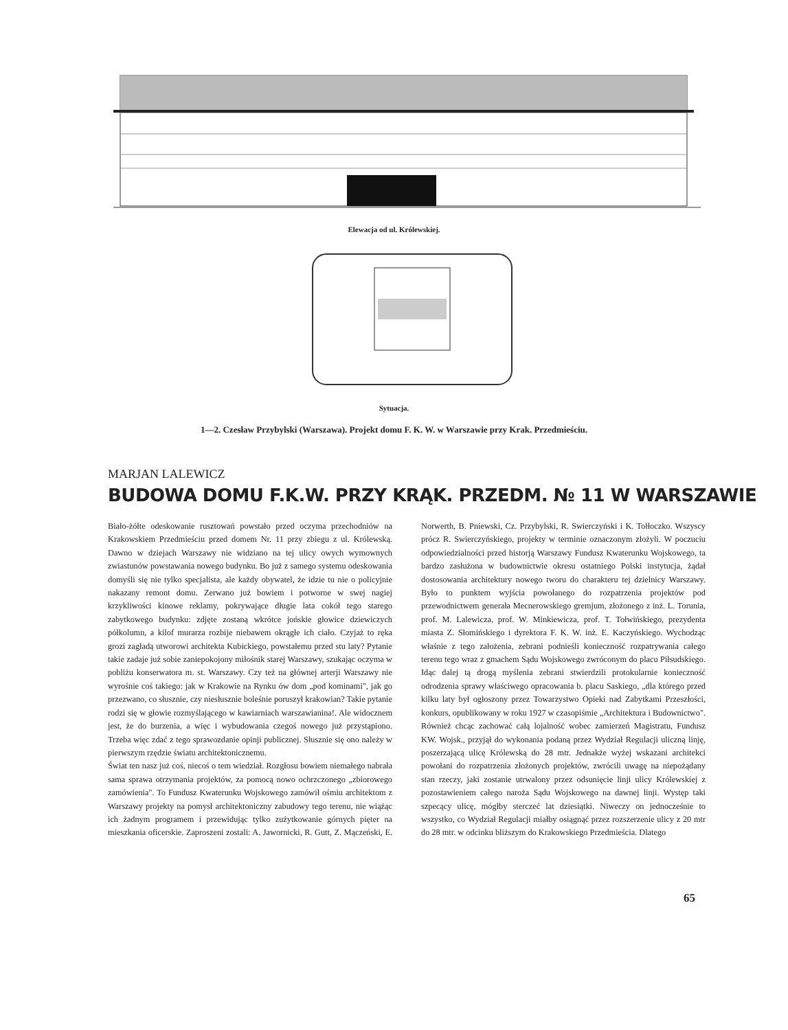Elewacja od ul. Królewskiej.
Sytuacja.
1—2. Czesław Przybylski (Warszawa). Projekt domu F. K. W. w Warszawie przy Krak. Przedmieściu.
MARJAN LALEWICZ
BUDOWA DOMU F.K.W. PRZY KRĄK. PRZEDM. № 11 W WARSZAWIE
Biało-żółte odeskowanie rusztowań powstało przed oczyma przechodniów na Krakowskiem Przedmieściu przed domem Nr. 11 przy zbiegu z ul. Królewską. Dawno w dziejach Warszawy nie widziano na tej ulicy owych wymownych zwiastunów powstawania nowego budynku. Bo już z samego systemu odeskowania domyśli się nie tylko specjalista, ale każdy obywatel, że idzie tu nie o policyjnie nakazany remont domu. Zerwano już bowiem i potworne w swej nagiej krzykliwości kinowe reklamy, pokrywające długie lata cokół tego starego zabytkowego budynku: zdjęte zostaną wkrótce jońskie głowice dziewiczych półkolumn, a kilof murarza rozbije niebawem okrągłe ich ciało. Czyjaż to ręka grozi zagładą utworowi architekta Kubickiego, powstałemu przed stu laty? Pytanie takie zadaje już sobie zaniepokojony miłośnik starej Warszawy, szukając oczyma w pobliżu konserwatora m. st. Warszawy. Czy też na głównej arterji Warszawy nie wyrośnie coś takiego: jak w Krakowie na Rynku ów dom „pod kominami", jak go przezwano, co słusznie, czy niesłusznie boleśnie poruszył krakowian? Takie pytanie rodzi się w głowie rozmyślającego w kawiarniach warszawianina!. Ale widocznem jest, że do burzenia, a więc i wybudowania czegoś nowego już przystąpiono. Trzeba więc zdać z tego sprawozdanie opinji publicznej. Słusznie się ono należy w pierwszym rzędzie światu architektonicznemu.
Świat ten nasz już coś, niecoś o tem wiedział. Rozgłosu bowiem niemałego nabrała sama sprawa otrzymania projektów, za pomocą nowo ochrzczonego „zbiorowego zamówienia". To Fundusz Kwaterunku Wojskowego zamówił ośmiu architektom z Warszawy projekty na pomysł architektoniczny zabudowy tego terenu, nie wiążąc ich żadnym programem i przewidując tylko zużytkowanie górnych pięter na mieszkania oficerskie. Zaproszeni zostali: A. Jawornicki, R. Gutt, Z. Mączeński, E. Norwerth, B. Pniewski, Cz. Przybylski, R. Swierczyński i K. Tołłoczko. Wszyscy prócz R. Swierczyńskiego, projekty w terminie oznaczonym złożyli. W poczuciu odpowiedzialności przed historją Warszawy Fundusz Kwaterunku Wojskowego, ta bardzo zasłużona w budownictwie okresu ostatniego Polski instytucja, żądał dostosowania architektury nowego tworu do charakteru tej dzielnicy Warszawy. Było to punktem wyjścia powołanego do rozpatrzenia projektów pod przewodnictwem generała Mecnerowskiego gremjum, złożonego z inż. L. Torunia, prof. M. Lalewicza, prof. W. Minkiewicza, prof. T. Tołwińskiego, prezydenta miasta Z. Słomińskiego i dyrektora F. K. W. inż. E. Kaczyńskiego. Wychodząc właśnie z tego założenia, zebrani podnieśli konieczność rozpatrywania całego terenu tego wraz z gmachem Sądu Wojskowego zwróconym do placu Piłsudskiego. Idąc dalej tą drogą myślenia zebrani stwierdzili protokularnie konieczność odrodzenia sprawy właściwego opracowania b. placu Saskiego, „dla którego przed kilku laty był ogłoszony przez Towarzystwo Opieki nad Zabytkami Przeszłości, konkurs, opublikowany w roku 1927 w czasopiśmie „Architektura i Budownictwo". Również chcąc zachować całą lojalność wobec zamierzeń Magistratu, Fundusz KW. Wojsk., przyjął do wykonania podaną przez Wydział Regulacji uliczną linję, poszerzającą ulicę Królewską do 28 mtr. Jednakże wyżej wskazani architekci powołani do rozpatrzenia złożonych projektów, zwrócili uwagę na niepożądany stan rzeczy, jaki zostanie utrwalony przez odsunięcie linji ulicy Królewskiej z pozostawieniem całego naroża Sądu Wojskowego na dawnej linji. Występ taki szpecący ulicę, mógłby sterczeć lat dziesiątki. Niweczy on jednocześnie to wszystko, co Wydział Regulacji miałby osiągnąć przez rozszerzenie ulicy z 20 mtr do 28 mtr. w odcinku bliższym do Krakowskiego Przedmieścia. Dlatego
65